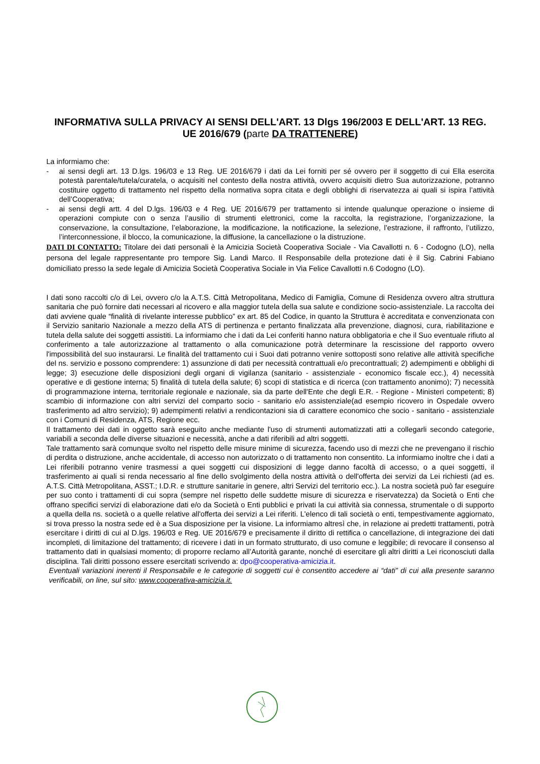INFORMATIVA SULLA PRIVACY AI SENSI DELL'ART. 13 Dlgs 196/2003 E DELL'ART. 13 REG. UE 2016/679 (parte DA TRATTENERE)
La informiamo che:
- ai sensi degli art. 13 D.lgs. 196/03 e 13 Reg. UE 2016/679 i dati da Lei forniti per sé ovvero per il soggetto di cui Ella esercita potestà parentale/tutela/curatela, o acquisiti nel contesto della nostra attività, ovvero acquisiti dietro Sua autorizzazione, potranno costituire oggetto di trattamento nel rispetto della normativa sopra citata e degli obblighi di riservatezza ai quali si ispira l’attività dell’Cooperativa;
- ai sensi degli artt. 4 del D.lgs. 196/03 e 4 Reg. UE 2016/679 per trattamento si intende qualunque operazione o insieme di operazioni compiute con o senza l’ausilio di strumenti elettronici, come la raccolta, la registrazione, l’organizzazione, la conservazione, la consultazione, l’elaborazione, la modificazione, la notificazione, la selezione, l’estrazione, il raffronto, l’utilizzo, l’interconnessione, il blocco, la comunicazione, la diffusione, la cancellazione o la distruzione.
DATI DI CONTATTO: Titolare dei dati personali è la Amicizia Società Cooperativa Sociale - Via Cavallotti n. 6 - Codogno (LO), nella persona del legale rappresentante pro tempore Sig. Landi Marco. Il Responsabile della protezione dati è il Sig. Cabrini Fabiano domiciliato presso la sede legale di Amicizia Società Cooperativa Sociale in Via Felice Cavallotti n.6 Codogno (LO).
I dati sono raccolti c/o di Lei, ovvero c/o la A.T.S. Città Metropolitana, Medico di Famiglia, Comune di Residenza ovvero altra struttura sanitaria che può fornire dati necessari al ricovero e alla maggior tutela della sua salute e condizione socio-assistenziale. La raccolta dei dati avviene quale “finalità di rivelante interesse pubblico” ex art. 85 del Codice, in quanto la Struttura è accreditata e convenzionata con il Servizio sanitario Nazionale a mezzo della ATS di pertinenza e pertanto finalizzata alla prevenzione, diagnosi, cura, riabilitazione e tutela della salute dei soggetti assistiti. La informiamo che i dati da Lei conferiti hanno natura obbligatoria e che il Suo eventuale rifiuto al conferimento a tale autorizzazione al trattamento o alla comunicazione potrà determinare la rescissione del rapporto ovvero l'impossibilità del suo instaurarsi. Le finalità del trattamento cui i Suoi dati potranno venire sottoposti sono relative alle attività specifiche del ns. servizio e possono comprendere: 1) assunzione di dati per necessità contrattuali e/o precontrattuali; 2) adempimenti e obblighi di legge; 3) esecuzione delle disposizioni degli organi di vigilanza (sanitario - assistenziale - economico fiscale ecc.), 4) necessità operative e di gestione interna; 5) finalità di tutela della salute; 6) scopi di statistica e di ricerca (con trattamento anonimo); 7) necessità di programmazione interna, territoriale regionale e nazionale, sia da parte dell'Ente che degli E.R. - Regione - Ministeri competenti; 8) scambio di informazione con altri servizi del comparto socio - sanitario e/o assistenziale(ad esempio ricovero in Ospedale ovvero trasferimento ad altro servizio); 9) adempimenti relativi a rendicontazioni sia di carattere economico che socio - sanitario - assistenziale con i Comuni di Residenza, ATS, Regione ecc.
Il trattamento dei dati in oggetto sarà eseguito anche mediante l'uso di strumenti automatizzati atti a collegarli secondo categorie, variabili a seconda delle diverse situazioni e necessità, anche a dati riferibili ad altri soggetti.
Tale trattamento sarà comunque svolto nel rispetto delle misure minime di sicurezza, facendo uso di mezzi che ne prevengano il rischio di perdita o distruzione, anche accidentale, di accesso non autorizzato o di trattamento non consentito. La informiamo inoltre che i dati a Lei riferibili potranno venire trasmessi a quei soggetti cui disposizioni di legge danno facoltà di accesso, o a quei soggetti, il trasferimento ai quali si renda necessario al fine dello svolgimento della nostra attività o dell'offerta dei servizi da Lei richiesti (ad es. A.T.S. Città Metropolitana, ASST.; I.D.R. e strutture sanitarie in genere, altri Servizi del territorio ecc.). La nostra società può far eseguire per suo conto i trattamenti di cui sopra (sempre nel rispetto delle suddette misure di sicurezza e riservatezza) da Società o Enti che offrano specifici servizi di elaborazione dati e/o da Società o Enti pubblici e privati la cui attività sia connessa, strumentale o di supporto a quella della ns. società o a quelle relative all'offerta dei servizi a Lei riferiti. L'elenco di tali società o enti, tempestivamente aggiornato, si trova presso la nostra sede ed è a Sua disposizione per la visione. La informiamo altresì che, in relazione ai predetti trattamenti, potrà esercitare i diritti di cui al D.lgs. 196/03 e Reg. UE 2016/679 e precisamente il diritto di rettifica o cancellazione, di integrazione dei dati incompleti, di limitazione del trattamento; di ricevere i dati in un formato strutturato, di uso comune e leggibile; di revocare il consenso al trattamento dati in qualsiasi momento; di proporre reclamo all’Autorità garante, nonché di esercitare gli altri diritti a Lei riconosciuti dalla disciplina. Tali diritti possono essere esercitati scrivendo a: dpo@cooperativa-amicizia.it.
Eventuali variazioni inerenti il Responsabile e le categorie di soggetti cui è consentito accedere ai “dati” di cui alla presente saranno verificabili, on line, sul sito: www.cooperativa-amicizia.it.